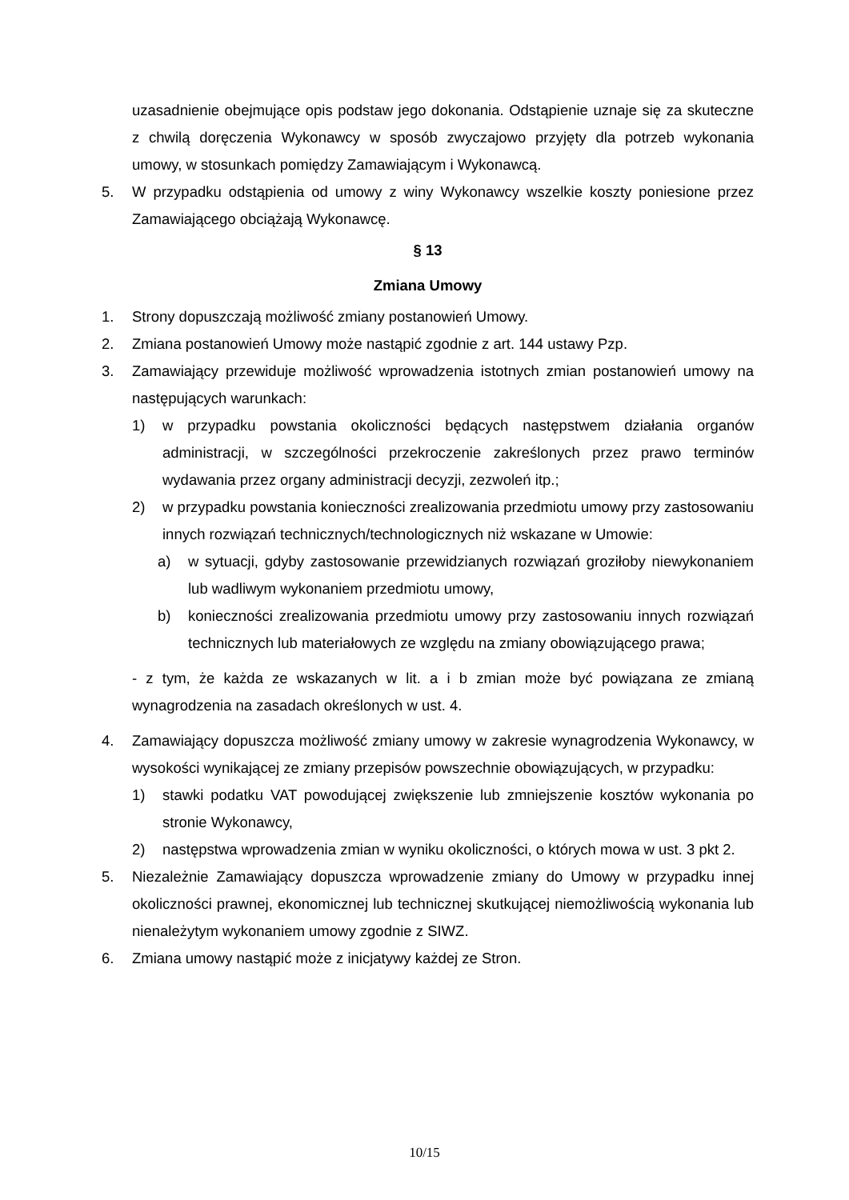uzasadnienie obejmujące opis podstaw jego dokonania. Odstąpienie uznaje się za skuteczne z chwilą doręczenia Wykonawcy w sposób zwyczajowo przyjęty dla potrzeb wykonania umowy, w stosunkach pomiędzy Zamawiającym i Wykonawcą.
5. W przypadku odstąpienia od umowy z winy Wykonawcy wszelkie koszty poniesione przez Zamawiającego obciążają Wykonawcę.
§ 13
Zmiana Umowy
1. Strony dopuszczają możliwość zmiany postanowień Umowy.
2. Zmiana postanowień Umowy może nastąpić zgodnie z art. 144 ustawy Pzp.
3. Zamawiający przewiduje możliwość wprowadzenia istotnych zmian postanowień umowy na następujących warunkach:
1) w przypadku powstania okoliczności będących następstwem działania organów administracji, w szczególności przekroczenie zakreślonych przez prawo terminów wydawania przez organy administracji decyzji, zezwoleń itp.;
2) w przypadku powstania konieczności zrealizowania przedmiotu umowy przy zastosowaniu innych rozwiązań technicznych/technologicznych niż wskazane w Umowie:
a) w sytuacji, gdyby zastosowanie przewidzianych rozwiązań groziłoby niewykonaniem lub wadliwym wykonaniem przedmiotu umowy,
b) konieczności zrealizowania przedmiotu umowy przy zastosowaniu innych rozwiązań technicznych lub materiałowych ze względu na zmiany obowiązującego prawa;
- z tym, że każda ze wskazanych w lit. a i b zmian może być powiązana ze zmianą wynagrodzenia na zasadach określonych w ust. 4.
4. Zamawiający dopuszcza możliwość zmiany umowy w zakresie wynagrodzenia Wykonawcy, w wysokości wynikającej ze zmiany przepisów powszechnie obowiązujących, w przypadku:
1) stawki podatku VAT powodującej zwiększenie lub zmniejszenie kosztów wykonania po stronie Wykonawcy,
2) następstwa wprowadzenia zmian w wyniku okoliczności, o których mowa w ust. 3 pkt 2.
5. Niezależnie Zamawiający dopuszcza wprowadzenie zmiany do Umowy w przypadku innej okoliczności prawnej, ekonomicznej lub technicznej skutkującej niemożliwością wykonania lub nienależytym wykonaniem umowy zgodnie z SIWZ.
6. Zmiana umowy nastąpić może z inicjatywy każdej ze Stron.
10/15